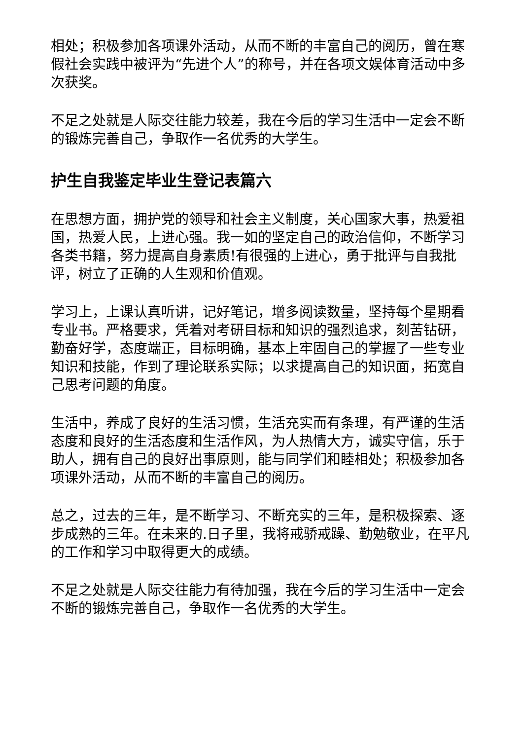相处；积极参加各项课外活动，从而不断的丰富自己的阅历，曾在寒假社会实践中被评为“先进个人”的称号，并在各项文娱体育活动中多次获奖。
不足之处就是人际交往能力较差，我在今后的学习生活中一定会不断的锻炼完善自己，争取作一名优秀的大学生。
护生自我鉴定毕业生登记表篇六
在思想方面，拥护党的领导和社会主义制度，关心国家大事，热爱祖国，热爱人民，上进心强。我一如的坚定自己的政治信仰，不断学习各类书籍，努力提高自身素质!有很强的上进心，勇于批评与自我批评，树立了正确的人生观和价值观。
学习上，上课认真听讲，记好笔记，增多阅读数量，坚持每个星期看专业书。严格要求，凭着对考研目标和知识的强烈追求，刻苦钻研，勤奋好学，态度端正，目标明确，基本上牢固自己的掌握了一些专业知识和技能，作到了理论联系实际；以求提高自己的知识面，拓宽自己思考问题的角度。
生活中，养成了良好的生活习惯，生活充实而有条理，有严谨的生活态度和良好的生活态度和生活作风，为人热情大方，诚实守信，乐于助人，拥有自己的良好出事原则，能与同学们和睦相处；积极参加各项课外活动，从而不断的丰富自己的阅历。
总之，过去的三年，是不断学习、不断充实的三年，是积极探索、逐步成熟的三年。在未来的.日子里，我将戒骄戒躁、勤勉敬业，在平凡的工作和学习中取得更大的成绩。
不足之处就是人际交往能力有待加强，我在今后的学习生活中一定会不断的锻炼完善自己，争取作一名优秀的大学生。